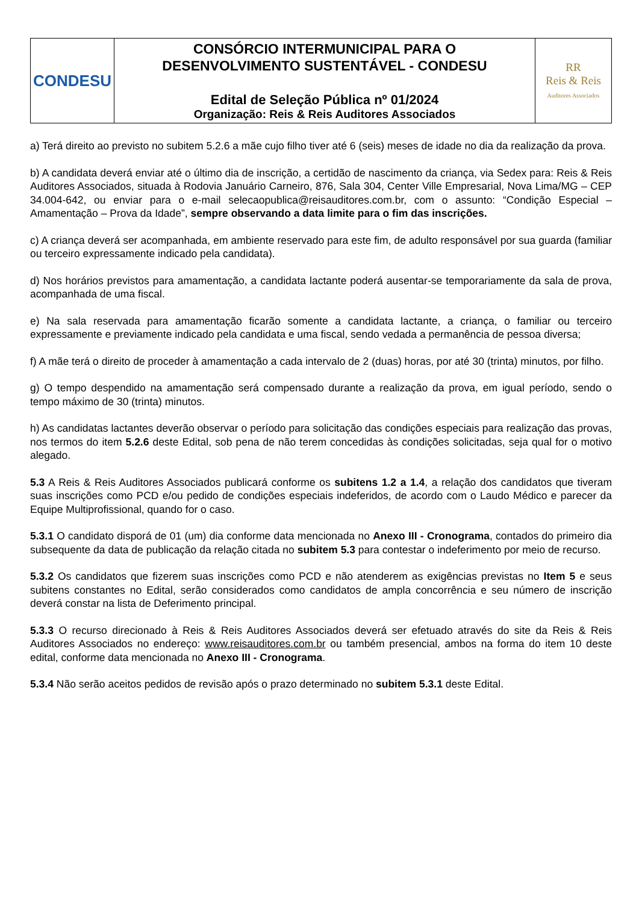| CONDESU | CONSÓRCIO INTERMUNICIPAL PARA O DESENVOLVIMENTO SUSTENTÁVEL - CONDESU Edital de Seleção Pública nº 01/2024 Organização: Reis & Reis Auditores Associados | RR Reis & Reis Auditores Associados |
a) Terá direito ao previsto no subitem 5.2.6 a mãe cujo filho tiver até 6 (seis) meses de idade no dia da realização da prova.
b) A candidata deverá enviar até o último dia de inscrição, a certidão de nascimento da criança, via Sedex para: Reis & Reis Auditores Associados, situada à Rodovia Januário Carneiro, 876, Sala 304, Center Ville Empresarial, Nova Lima/MG – CEP 34.004-642, ou enviar para o e-mail selecaopublica@reisauditores.com.br, com o assunto: “Condição Especial – Amamentação – Prova da Idade”, sempre observando a data limite para o fim das inscrições.
c) A criança deverá ser acompanhada, em ambiente reservado para este fim, de adulto responsável por sua guarda (familiar ou terceiro expressamente indicado pela candidata).
d) Nos horários previstos para amamentação, a candidata lactante poderá ausentar-se temporariamente da sala de prova, acompanhada de uma fiscal.
e) Na sala reservada para amamentação ficarão somente a candidata lactante, a criança, o familiar ou terceiro expressamente e previamente indicado pela candidata e uma fiscal, sendo vedada a permanência de pessoa diversa;
f) A mãe terá o direito de proceder à amamentação a cada intervalo de 2 (duas) horas, por até 30 (trinta) minutos, por filho.
g) O tempo despendido na amamentação será compensado durante a realização da prova, em igual período, sendo o tempo máximo de 30 (trinta) minutos.
h) As candidatas lactantes deverão observar o período para solicitação das condições especiais para realização das provas, nos termos do item 5.2.6 deste Edital, sob pena de não terem concedidas às condições solicitadas, seja qual for o motivo alegado.
5.3 A Reis & Reis Auditores Associados publicará conforme os subitens 1.2 a 1.4, a relação dos candidatos que tiveram suas inscrições como PCD e/ou pedido de condições especiais indeferidos, de acordo com o Laudo Médico e parecer da Equipe Multiprofissional, quando for o caso.
5.3.1 O candidato disporá de 01 (um) dia conforme data mencionada no Anexo III - Cronograma, contados do primeiro dia subsequente da data de publicação da relação citada no subitem 5.3 para contestar o indeferimento por meio de recurso.
5.3.2 Os candidatos que fizerem suas inscrições como PCD e não atenderem as exigências previstas no Item 5 e seus subitens constantes no Edital, serão considerados como candidatos de ampla concorrência e seu número de inscrição deverá constar na lista de Deferimento principal.
5.3.3 O recurso direcionado à Reis & Reis Auditores Associados deverá ser efetuado através do site da Reis & Reis Auditores Associados no endereço: www.reisauditores.com.br ou também presencial, ambos na forma do item 10 deste edital, conforme data mencionada no Anexo III - Cronograma.
5.3.4 Não serão aceitos pedidos de revisão após o prazo determinado no subitem 5.3.1 deste Edital.